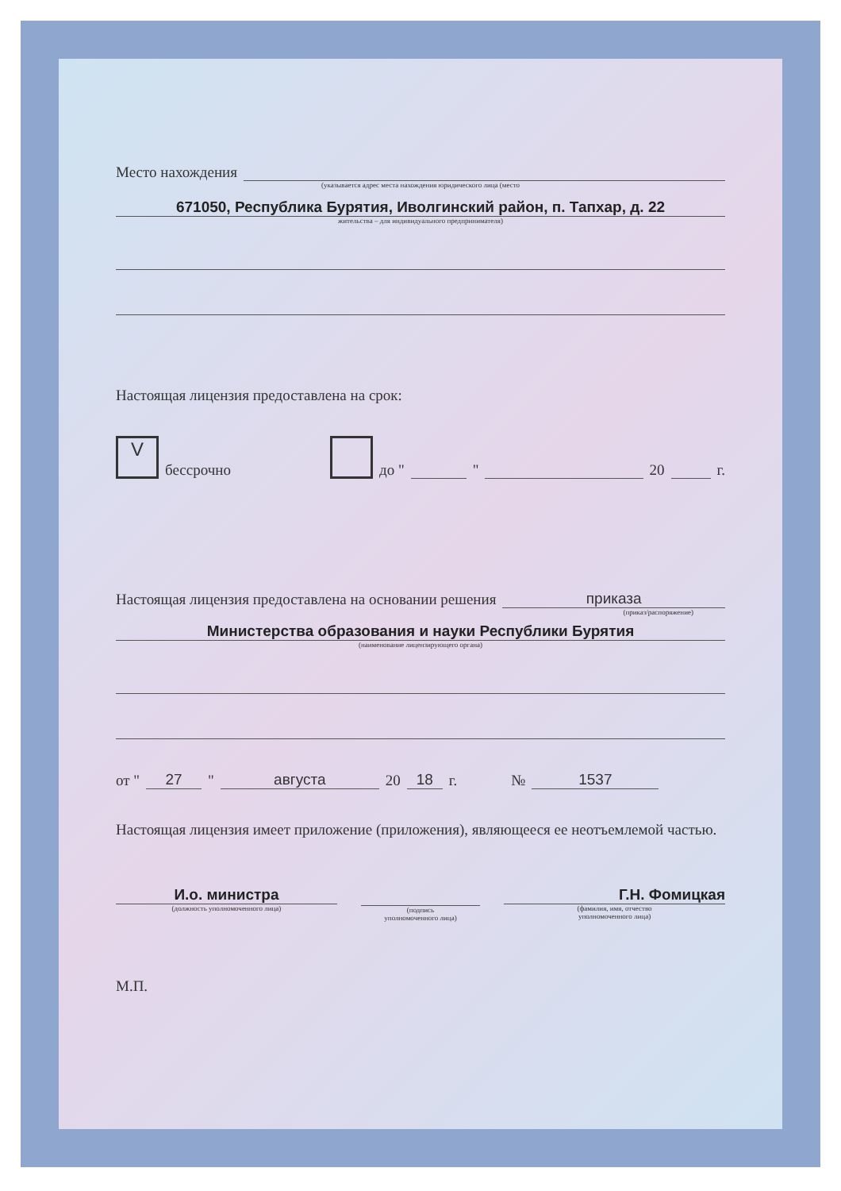Место нахождения
(указывается адрес места нахождения юридического лица (место
671050, Республика Бурятия, Иволгинский район, п. Тапхар, д. 22
жительства – для индивидуального предпринимателя)
Настоящая лицензия предоставлена на срок:
Vбессрочно до " " 20 г.
Настоящая лицензия предоставлена на основании решения приказа
(приказ/распоряжение)
Министерства образования и науки Республики Бурятия
(наименование лицензирующего органа)
от " 27 " августа 20 18 г. № 1537
Настоящая лицензия имеет приложение (приложения), являющееся ее неотъемлемой частью.
И.о. министра
(должность уполномоченного лица)
(подпись
уполномоченного лица)
Г.Н. Фомицкая
(фамилия, имя, отчество
уполномоченного лица)
М.П.